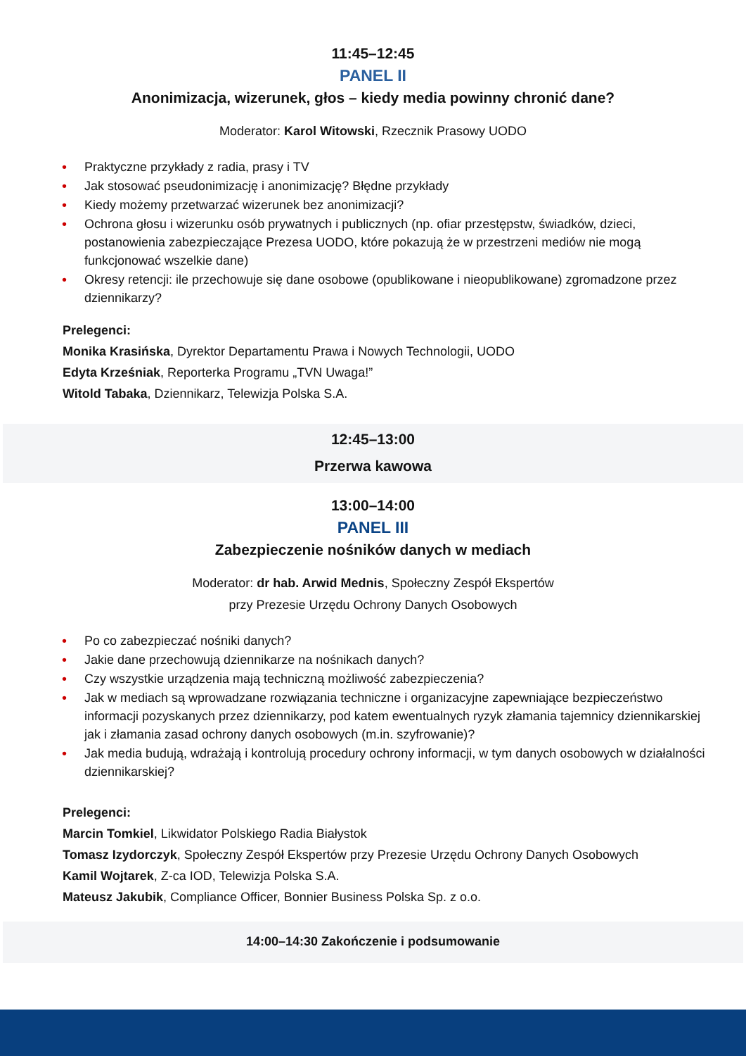11:45–12:45
PANEL II
Anonimizacja, wizerunek, głos – kiedy media powinny chronić dane?
Moderator: Karol Witowski, Rzecznik Prasowy UODO
• Praktyczne przykłady z radia, prasy i TV
• Jak stosować pseudonimizację i anonimizację? Błędne przykłady
• Kiedy możemy przetwarzać wizerunek bez anonimizacji?
• Ochrona głosu i wizerunku osób prywatnych i publicznych (np. ofiar przestępstw, świadków, dzieci, postanowienia zabezpieczające Prezesa UODO, które pokazują że w przestrzeni mediów nie mogą funkcjonować wszelkie dane)
• Okresy retencji: ile przechowuje się dane osobowe (opublikowane i nieopublikowane) zgromadzone przez dziennikarzy?
Prelegenci:
Monika Krasińska, Dyrektor Departamentu Prawa i Nowych Technologii, UODO
Edyta Krześniak, Reporterka Programu „TVN Uwaga!”
Witold Tabaka, Dziennikarz, Telewizja Polska S.A.
12:45–13:00
Przerwa kawowa
13:00–14:00
PANEL III
Zabezpieczenie nośników danych w mediach
Moderator: dr hab. Arwid Mednis, Społeczny Zespół Ekspertów
przy Prezesie Urzędu Ochrony Danych Osobowych
• Po co zabezpieczać nośniki danych?
• Jakie dane przechowują dziennikarze na nośnikach danych?
• Czy wszystkie urządzenia mają techniczną możliwość zabezpieczenia?
• Jak w mediach są wprowadzane rozwiązania techniczne i organizacyjne zapewniające bezpieczeństwo informacji pozyskanych przez dziennikarzy, pod katem ewentualnych ryzyk złamania tajemnicy dziennikarskiej jak i złamania zasad ochrony danych osobowych (m.in. szyfrowanie)?
• Jak media budują, wdrażają i kontrolują procedury ochrony informacji, w tym danych osobowych w działalności dziennikarskiej?
Prelegenci:
Marcin Tomkiel, Likwidator Polskiego Radia Białystok
Tomasz Izydorczyk, Społeczny Zespół Ekspertów przy Prezesie Urzędu Ochrony Danych Osobowych
Kamil Wojtarek, Z-ca IOD, Telewizja Polska S.A.
Mateusz Jakubik, Compliance Officer, Bonnier Business Polska Sp. z o.o.
14:00–14:30 Zakończenie i podsumowanie